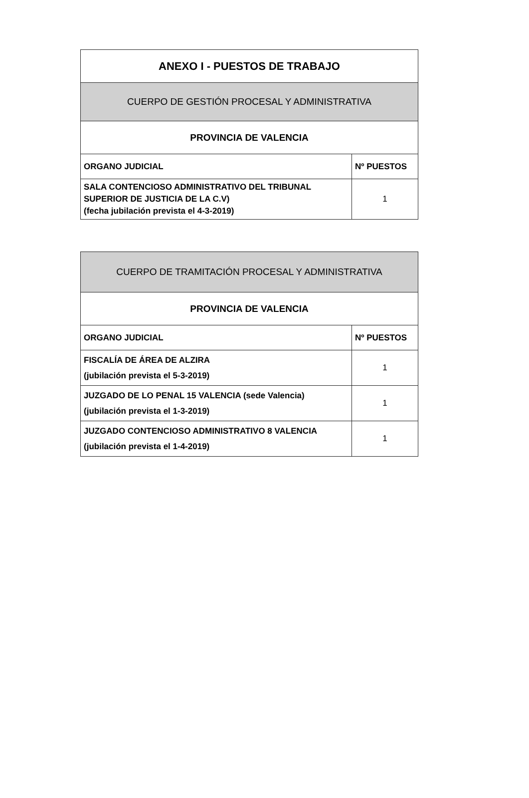| ANEXO I - PUESTOS DE TRABAJO | |
| CUERPO DE GESTIÓN PROCESAL Y ADMINISTRATIVA | |
| PROVINCIA DE VALENCIA | |
| ORGANO JUDICIAL | Nº PUESTOS |
| SALA CONTENCIOSO ADMINISTRATIVO DEL TRIBUNAL SUPERIOR DE JUSTICIA DE LA C.V) (fecha jubilación prevista el 4-3-2019) | 1 |
| CUERPO DE TRAMITACIÓN PROCESAL Y ADMINISTRATIVA | |
| PROVINCIA DE VALENCIA | |
| ORGANO JUDICIAL | Nº PUESTOS |
| FISCALÍA DE ÁREA DE ALZIRA (jubilación prevista el 5-3-2019) | 1 |
| JUZGADO DE LO PENAL 15 VALENCIA (sede Valencia) (jubilación prevista el 1-3-2019) | 1 |
| JUZGADO CONTENCIOSO ADMINISTRATIVO 8 VALENCIA (jubilación prevista el 1-4-2019) | 1 |